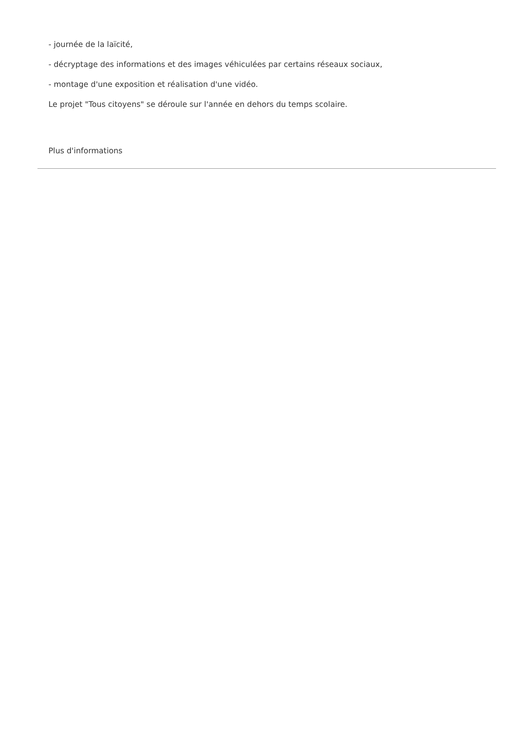- journée de la laïcité,
- décryptage des informations et des images véhiculées par certains réseaux sociaux,
- montage d'une exposition et réalisation d'une vidéo.
Le projet "Tous citoyens" se déroule sur l'année en dehors du temps scolaire.
Plus d'informations